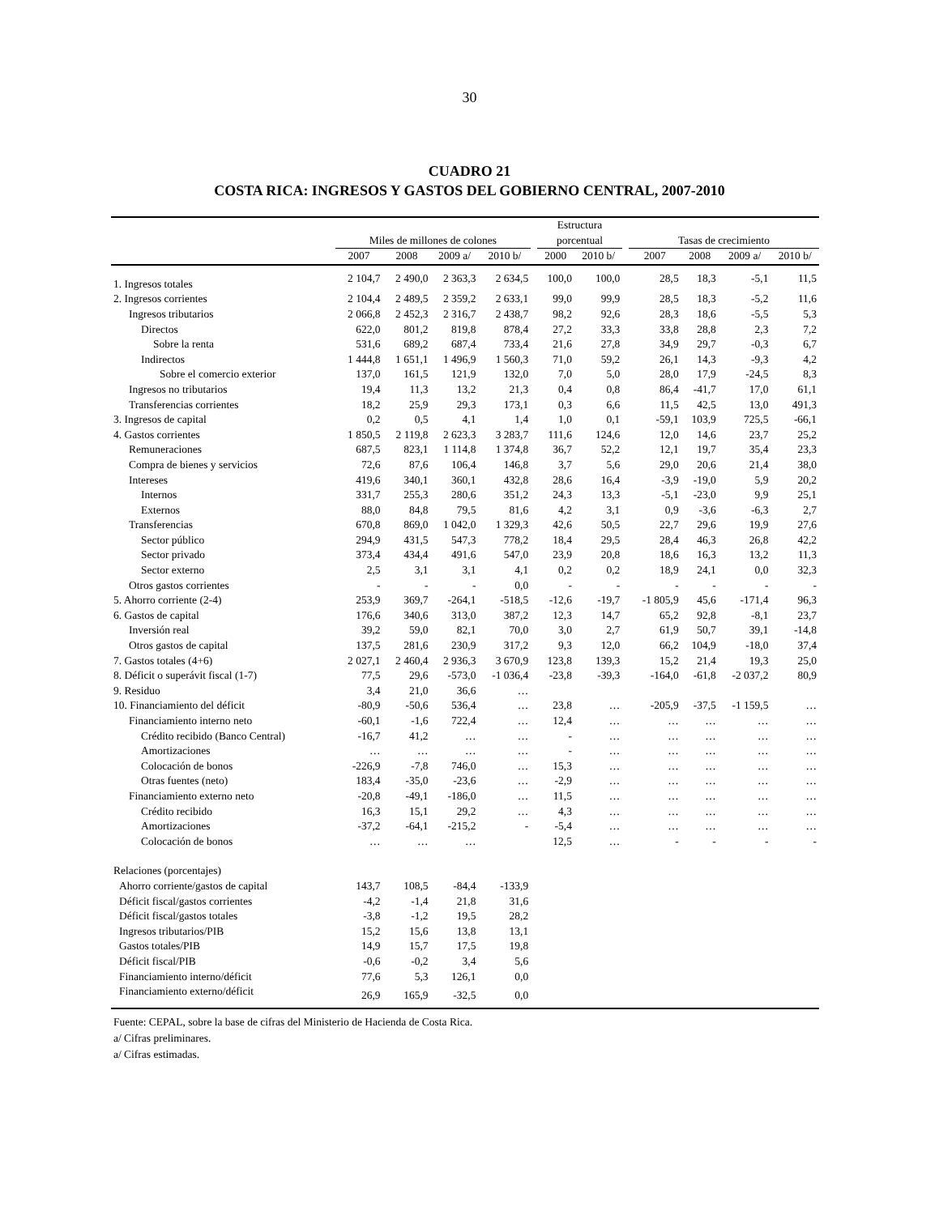30
CUADRO 21
COSTA RICA: INGRESOS Y GASTOS DEL GOBIERNO CENTRAL, 2007-2010
| | | | | | | Estructura | | | | | | |
| --- | --- | --- | --- | --- | --- | --- | --- | --- | --- | --- | --- | --- |
| | Miles de millones de colones | | | | | porcentual | | | Tasas de crecimiento | | | |
| | 2007 | 2008 | 2009 a/ | 2010 b/ | | 2000 | 2010 b/ | | 2007 | 2008 | 2009 a/ | 2010 b/ |
| 1. Ingresos totales | 2 104,7 | 2 490,0 | 2 363,3 | 2 634,5 | | 100,0 | 100,0 | | 28,5 | 18,3 | -5,1 | 11,5 |
| 2. Ingresos corrientes | 2 104,4 | 2 489,5 | 2 359,2 | 2 633,1 | | 99,0 | 99,9 | | 28,5 | 18,3 | -5,2 | 11,6 |
| Ingresos tributarios | 2 066,8 | 2 452,3 | 2 316,7 | 2 438,7 | | 98,2 | 92,6 | | 28,3 | 18,6 | -5,5 | 5,3 |
| Directos | 622,0 | 801,2 | 819,8 | 878,4 | | 27,2 | 33,3 | | 33,8 | 28,8 | 2,3 | 7,2 |
| Sobre la renta | 531,6 | 689,2 | 687,4 | 733,4 | | 21,6 | 27,8 | | 34,9 | 29,7 | -0,3 | 6,7 |
| Indirectos | 1 444,8 | 1 651,1 | 1 496,9 | 1 560,3 | | 71,0 | 59,2 | | 26,1 | 14,3 | -9,3 | 4,2 |
| Sobre el comercio exterior | 137,0 | 161,5 | 121,9 | 132,0 | | 7,0 | 5,0 | | 28,0 | 17,9 | -24,5 | 8,3 |
| Ingresos no tributarios | 19,4 | 11,3 | 13,2 | 21,3 | | 0,4 | 0,8 | | 86,4 | -41,7 | 17,0 | 61,1 |
| Transferencias corrientes | 18,2 | 25,9 | 29,3 | 173,1 | | 0,3 | 6,6 | | 11,5 | 42,5 | 13,0 | 491,3 |
| 3. Ingresos de capital | 0,2 | 0,5 | 4,1 | 1,4 | | 1,0 | 0,1 | | -59,1 | 103,9 | 725,5 | -66,1 |
| 4. Gastos corrientes | 1 850,5 | 2 119,8 | 2 623,3 | 3 283,7 | | 111,6 | 124,6 | | 12,0 | 14,6 | 23,7 | 25,2 |
| Remuneraciones | 687,5 | 823,1 | 1 114,8 | 1 374,8 | | 36,7 | 52,2 | | 12,1 | 19,7 | 35,4 | 23,3 |
| Compra de bienes y servicios | 72,6 | 87,6 | 106,4 | 146,8 | | 3,7 | 5,6 | | 29,0 | 20,6 | 21,4 | 38,0 |
| Intereses | 419,6 | 340,1 | 360,1 | 432,8 | | 28,6 | 16,4 | | -3,9 | -19,0 | 5,9 | 20,2 |
| Internos | 331,7 | 255,3 | 280,6 | 351,2 | | 24,3 | 13,3 | | -5,1 | -23,0 | 9,9 | 25,1 |
| Externos | 88,0 | 84,8 | 79,5 | 81,6 | | 4,2 | 3,1 | | 0,9 | -3,6 | -6,3 | 2,7 |
| Transferencias | 670,8 | 869,0 | 1 042,0 | 1 329,3 | | 42,6 | 50,5 | | 22,7 | 29,6 | 19,9 | 27,6 |
| Sector público | 294,9 | 431,5 | 547,3 | 778,2 | | 18,4 | 29,5 | | 28,4 | 46,3 | 26,8 | 42,2 |
| Sector privado | 373,4 | 434,4 | 491,6 | 547,0 | | 23,9 | 20,8 | | 18,6 | 16,3 | 13,2 | 11,3 |
| Sector externo | 2,5 | 3,1 | 3,1 | 4,1 | | 0,2 | 0,2 | | 18,9 | 24,1 | 0,0 | 32,3 |
| Otros gastos corrientes | - | - | - | 0,0 | | - | - | | - | - | - | - |
| 5. Ahorro corriente (2-4) | 253,9 | 369,7 | -264,1 | -518,5 | | -12,6 | -19,7 | | -1 805,9 | 45,6 | -171,4 | 96,3 |
| 6. Gastos de capital | 176,6 | 340,6 | 313,0 | 387,2 | | 12,3 | 14,7 | | 65,2 | 92,8 | -8,1 | 23,7 |
| Inversión real | 39,2 | 59,0 | 82,1 | 70,0 | | 3,0 | 2,7 | | 61,9 | 50,7 | 39,1 | -14,8 |
| Otros gastos de capital | 137,5 | 281,6 | 230,9 | 317,2 | | 9,3 | 12,0 | | 66,2 | 104,9 | -18,0 | 37,4 |
| 7. Gastos totales (4+6) | 2 027,1 | 2 460,4 | 2 936,3 | 3 670,9 | | 123,8 | 139,3 | | 15,2 | 21,4 | 19,3 | 25,0 |
| 8. Déficit o superávit fiscal (1-7) | 77,5 | 29,6 | -573,0 | -1 036,4 | | -23,8 | -39,3 | | -164,0 | -61,8 | -2 037,2 | 80,9 |
| 9. Residuo | 3,4 | 21,0 | 36,6 | … | | | | | | | | |
| 10. Financiamiento del déficit | -80,9 | -50,6 | 536,4 | … | | 23,8 | … | | -205,9 | -37,5 | -1 159,5 | … |
| Financiamiento interno neto | -60,1 | -1,6 | 722,4 | … | | 12,4 | … | | … | … | … | … |
| Crédito recibido (Banco Central) | -16,7 | 41,2 | … | … | | - | … | | … | … | … | … |
| Amortizaciones | … | … | … | … | | - | … | | … | … | … | … |
| Colocación de bonos | -226,9 | -7,8 | 746,0 | … | | 15,3 | … | | … | … | … | … |
| Otras fuentes (neto) | 183,4 | -35,0 | -23,6 | … | | -2,9 | … | | … | … | … | … |
| Financiamiento externo neto | -20,8 | -49,1 | -186,0 | … | | 11,5 | … | | … | … | … | … |
| Crédito recibido | 16,3 | 15,1 | 29,2 | … | | 4,3 | … | | … | … | … | … |
| Amortizaciones | -37,2 | -64,1 | -215,2 | - | | -5,4 | … | | … | … | … | … |
| Colocación de bonos | … | … | … | | | 12,5 | … | | - | - | - | - |
| Relaciones (porcentajes) | | | | | | | | | | | | |
| Ahorro corriente/gastos de capital | 143,7 | 108,5 | -84,4 | -133,9 | | | | | | | | |
| Déficit fiscal/gastos corrientes | -4,2 | -1,4 | 21,8 | 31,6 | | | | | | | | |
| Déficit fiscal/gastos totales | -3,8 | -1,2 | 19,5 | 28,2 | | | | | | | | |
| Ingresos tributarios/PIB | 15,2 | 15,6 | 13,8 | 13,1 | | | | | | | | |
| Gastos totales/PIB | 14,9 | 15,7 | 17,5 | 19,8 | | | | | | | | |
| Déficit fiscal/PIB | -0,6 | -0,2 | 3,4 | 5,6 | | | | | | | | |
| Financiamiento interno/déficit | 77,6 | 5,3 | 126,1 | 0,0 | | | | | | | | |
| Financiamiento externo/déficit | 26,9 | 165,9 | -32,5 | 0,0 | | | | | | | | |
Fuente: CEPAL, sobre la base de cifras del Ministerio de Hacienda de Costa Rica.
a/ Cifras preliminares.
a/ Cifras estimadas.